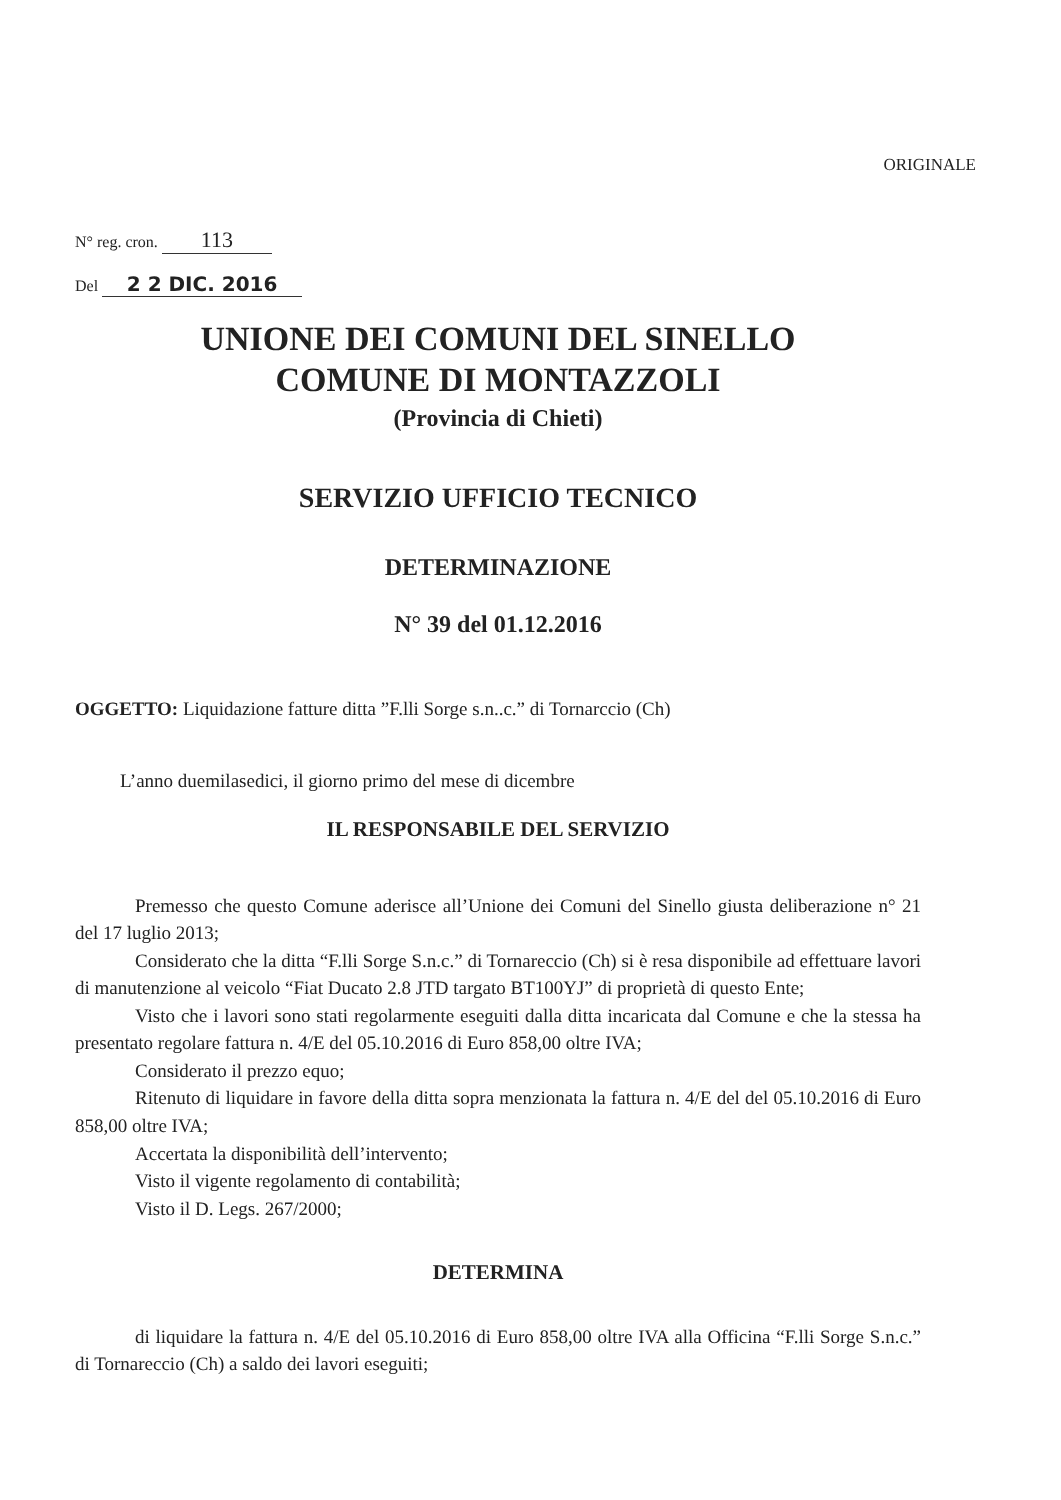ORIGINALE
N° reg. cron. 113
Del 2 2 DIC. 2016
UNIONE DEI COMUNI DEL SINELLO
COMUNE DI MONTAZZOLI
(Provincia di Chieti)
SERVIZIO UFFICIO TECNICO
DETERMINAZIONE
N° 39 del 01.12.2016
OGGETTO: Liquidazione fatture ditta ”F.lli Sorge s.n..c.” di Tornarccio (Ch)
L’anno duemilasedici, il giorno primo del mese di dicembre
IL RESPONSABILE DEL SERVIZIO
Premesso che questo Comune aderisce all’Unione dei Comuni del Sinello giusta deliberazione n° 21 del 17 luglio 2013;
Considerato che la ditta “F.lli Sorge S.n.c.” di Tornareccio (Ch) si è resa disponibile ad effettuare lavori di manutenzione al veicolo “Fiat Ducato 2.8 JTD targato BT100YJ” di proprietà di questo Ente;
Visto che i lavori sono stati regolarmente eseguiti dalla ditta incaricata dal Comune e che la stessa ha presentato regolare fattura n. 4/E del 05.10.2016 di Euro 858,00 oltre IVA;
Considerato il prezzo equo;
Ritenuto di liquidare in favore della ditta sopra menzionata la fattura n. 4/E del del 05.10.2016 di Euro 858,00 oltre IVA;
Accertata la disponibilità dell’intervento;
Visto il vigente regolamento di contabilità;
Visto il D. Legs. 267/2000;
DETERMINA
di liquidare la fattura n. 4/E del 05.10.2016 di Euro 858,00 oltre IVA alla Officina “F.lli Sorge S.n.c.” di Tornareccio (Ch) a saldo dei lavori eseguiti;